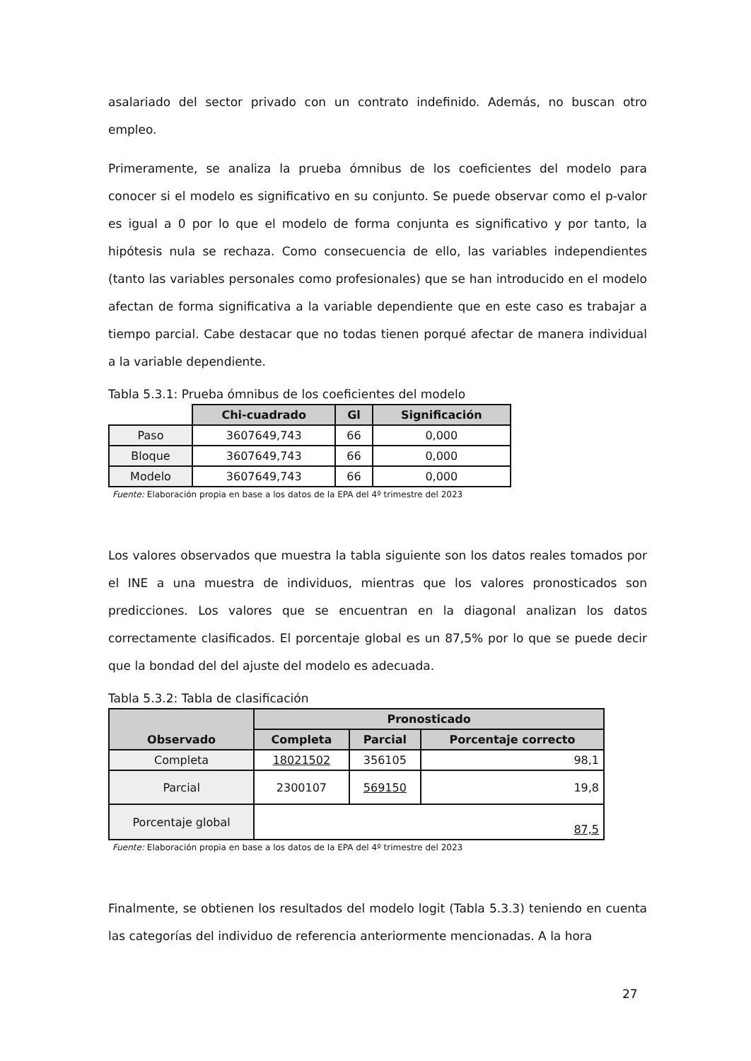asalariado del sector privado con un contrato indefinido. Además, no buscan otro empleo.
Primeramente, se analiza la prueba ómnibus de los coeficientes del modelo para conocer si el modelo es significativo en su conjunto. Se puede observar como el p-valor es igual a 0 por lo que el modelo de forma conjunta es significativo y por tanto, la hipótesis nula se rechaza. Como consecuencia de ello, las variables independientes (tanto las variables personales como profesionales) que se han introducido en el modelo afectan de forma significativa a la variable dependiente que en este caso es trabajar a tiempo parcial. Cabe destacar que no todas tienen porqué afectar de manera individual a la variable dependiente.
Tabla 5.3.1: Prueba ómnibus de los coeficientes del modelo
| | Chi-cuadrado | Gl | Significación |
| Paso | 3607649,743 | 66 | 0,000 |
| Bloque | 3607649,743 | 66 | 0,000 |
| Modelo | 3607649,743 | 66 | 0,000 |
Fuente: Elaboración propia en base a los datos de la EPA del 4º trimestre del 2023
Los valores observados que muestra la tabla siguiente son los datos reales tomados por el INE a una muestra de individuos, mientras que los valores pronosticados son predicciones. Los valores que se encuentran en la diagonal analizan los datos correctamente clasificados. El porcentaje global es un 87,5% por lo que se puede decir que la bondad del del ajuste del modelo es adecuada.
Tabla 5.3.2: Tabla de clasificación
| Observado | Pronosticado | | |
| --- | --- | --- | --- |
| | Completa | Parcial | Porcentaje correcto |
| Completa | 18021502 | 356105 | 98,1 |
| Parcial | 2300107 | 569150 | 19,8 |
| Porcentaje global | 87,5 | | |
Fuente: Elaboración propia en base a los datos de la EPA del 4º trimestre del 2023
Finalmente, se obtienen los resultados del modelo logit (Tabla 5.3.3) teniendo en cuenta las categorías del individuo de referencia anteriormente mencionadas. A la hora
27